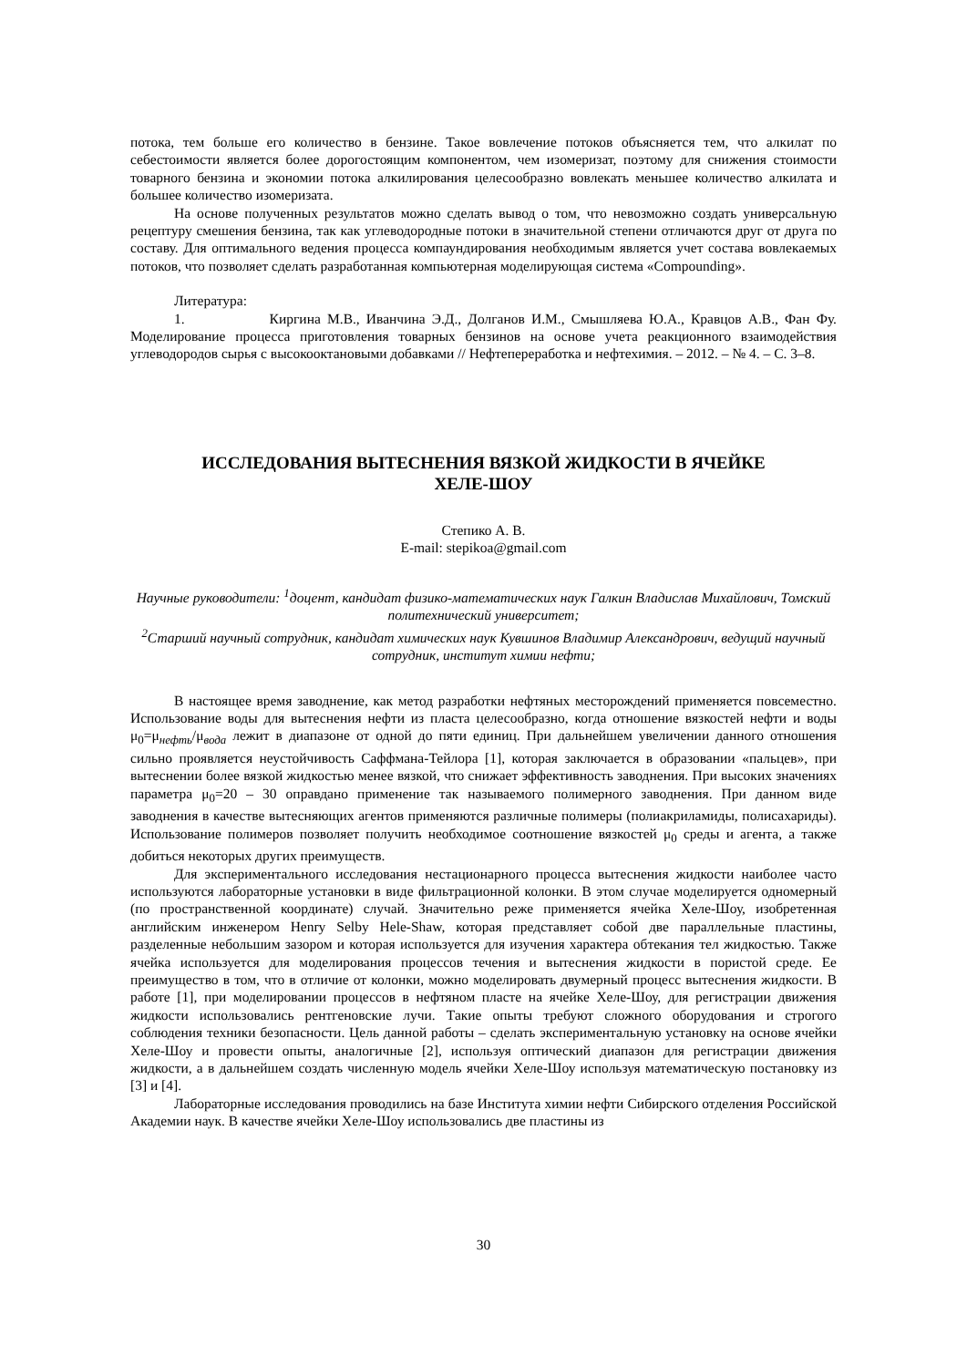потока, тем больше его количество в бензине. Такое вовлечение потоков объясняется тем, что алкилат по себестоимости является более дорогостоящим компонентом, чем изомеризат, поэтому для снижения стоимости товарного бензина и экономии потока алкилирования целесообразно вовлекать меньшее количество алкилата и большее количество изомеризата.
На основе полученных результатов можно сделать вывод о том, что невозможно создать универсальную рецептуру смешения бензина, так как углеводородные потоки в значительной степени отличаются друг от друга по составу. Для оптимального ведения процесса компаундирования необходимым является учет состава вовлекаемых потоков, что позволяет сделать разработанная компьютерная моделирующая система «Compounding».
Литература:
1. Киргина М.В., Иванчина Э.Д., Долганов И.М., Смышляева Ю.А., Кравцов А.В., Фан Фу. Моделирование процесса приготовления товарных бензинов на основе учета реакционного взаимодействия углеводородов сырья с высокооктановыми добавками // Нефтепереработка и нефтехимия. – 2012. – № 4. – С. 3–8.
ИССЛЕДОВАНИЯ ВЫТЕСНЕНИЯ ВЯЗКОЙ ЖИДКОСТИ В ЯЧЕЙКЕ
ХЕЛЕ-ШОУ
Степико А. В.
E-mail: stepikoa@gmail.com
Научные руководители: <sup>1</sup>доцент, кандидат физико-математических наук Галкин Владислав Михайлович, Томский политехнический университет;
<sup>2</sup> Старший научный сотрудник, кандидат химических наук Кувшинов Владимир Александрович, ведущий научный сотрудник, институт химии нефти;
В настоящее время заводнение, как метод разработки нефтяных месторождений применяется повсеместно. Использование воды для вытеснения нефти из пласта целесообразно, когда отношение вязкостей нефти и воды μ<sub>0</sub>=μ<sub>нефть</sub>/μ<sub>вода</sub> лежит в диапазоне от одной до пяти единиц. При дальнейшем увеличении данного отношения сильно проявляется неустойчивость Саффмана-Тейлора [1], которая заключается в образовании «пальцев», при вытеснении более вязкой жидкостью менее вязкой, что снижает эффективность заводнения. При высоких значениях параметра μ<sub>0</sub>=20 – 30 оправдано применение так называемого полимерного заводнения. При данном виде заводнения в качестве вытесняющих агентов применяются различные полимеры (полиакриламиды, полисахариды). Использование полимеров позволяет получить необходимое соотношение вязкостей μ<sub>0</sub> среды и агента, а также добиться некоторых других преимуществ.
Для экспериментального исследования нестационарного процесса вытеснения жидкости наиболее часто используются лабораторные установки в виде фильтрационной колонки. В этом случае моделируется одномерный (по пространственной координате) случай. Значительно реже применяется ячейка Хеле-Шоу, изобретенная английским инженером Henry Selby Hele-Shaw, которая представляет собой две параллельные пластины, разделенные небольшим зазором и которая используется для изучения характера обтекания тел жидкостью. Также ячейка используется для моделирования процессов течения и вытеснения жидкости в пористой среде. Ее преимущество в том, что в отличие от колонки, можно моделировать двумерный процесс вытеснения жидкости. В работе [1], при моделировании процессов в нефтяном пласте на ячейке Хеле-Шоу, для регистрации движения жидкости использовались рентгеновские лучи. Такие опыты требуют сложного оборудования и строгого соблюдения техники безопасности. Цель данной работы – сделать экспериментальную установку на основе ячейки Хеле-Шоу и провести опыты, аналогичные [2], используя оптический диапазон для регистрации движения жидкости, а в дальнейшем создать численную модель ячейки Хеле-Шоу используя математическую постановку из [3] и [4].
Лабораторные исследования проводились на базе Института химии нефти Сибирского отделения Российской Академии наук. В качестве ячейки Хеле-Шоу использовались две пластины из
30